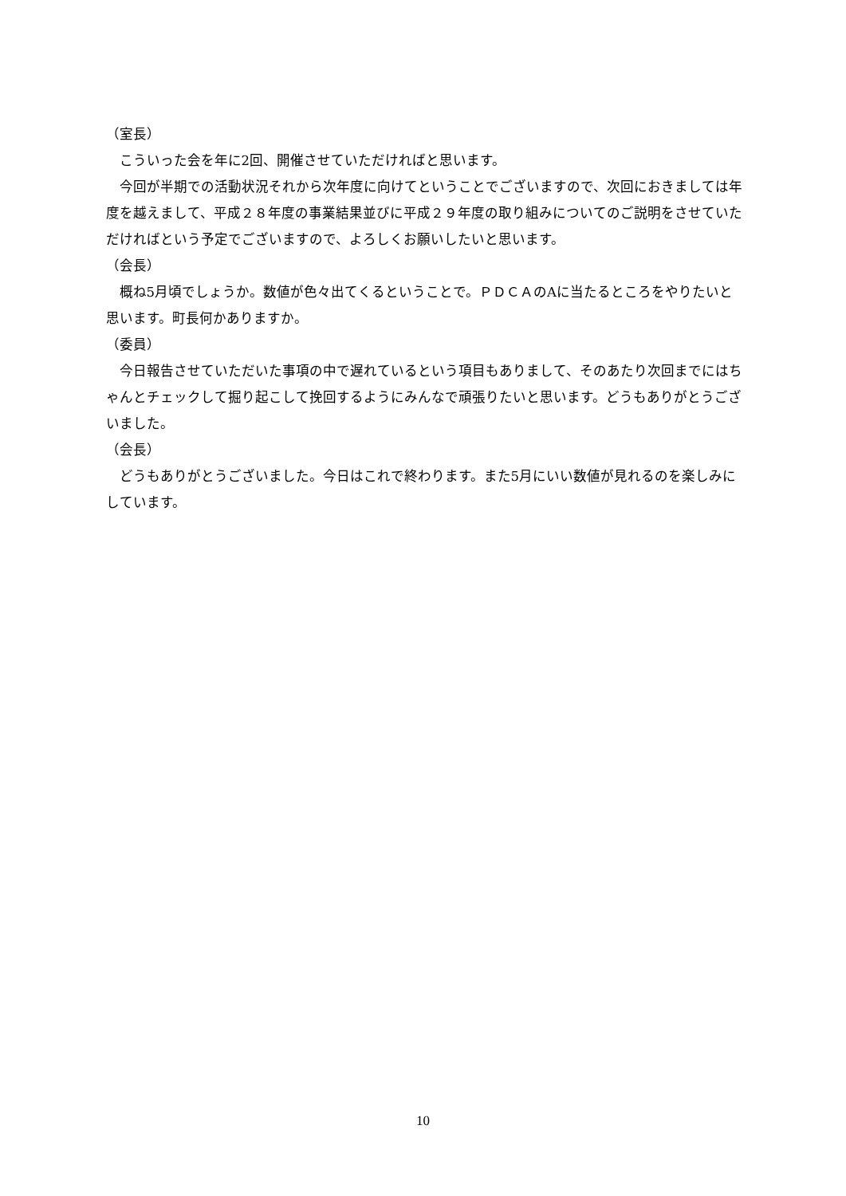（室長）
こういった会を年に2回、開催させていただければと思います。
今回が半期での活動状況それから次年度に向けてということでございますので、次回におきましては年度を越えまして、平成２８年度の事業結果並びに平成２９年度の取り組みについてのご説明をさせていただければという予定でございますので、よろしくお願いしたいと思います。
（会長）
概ね5月頃でしょうか。数値が色々出てくるということで。ＰＤＣＡのAに当たるところをやりたいと思います。町長何かありますか。
（委員）
今日報告させていただいた事項の中で遅れているという項目もありまして、そのあたり次回までにはちゃんとチェックして掘り起こして挽回するようにみんなで頑張りたいと思います。どうもありがとうございました。
（会長）
どうもありがとうございました。今日はこれで終わります。また5月にいい数値が見れるのを楽しみにしています。
10